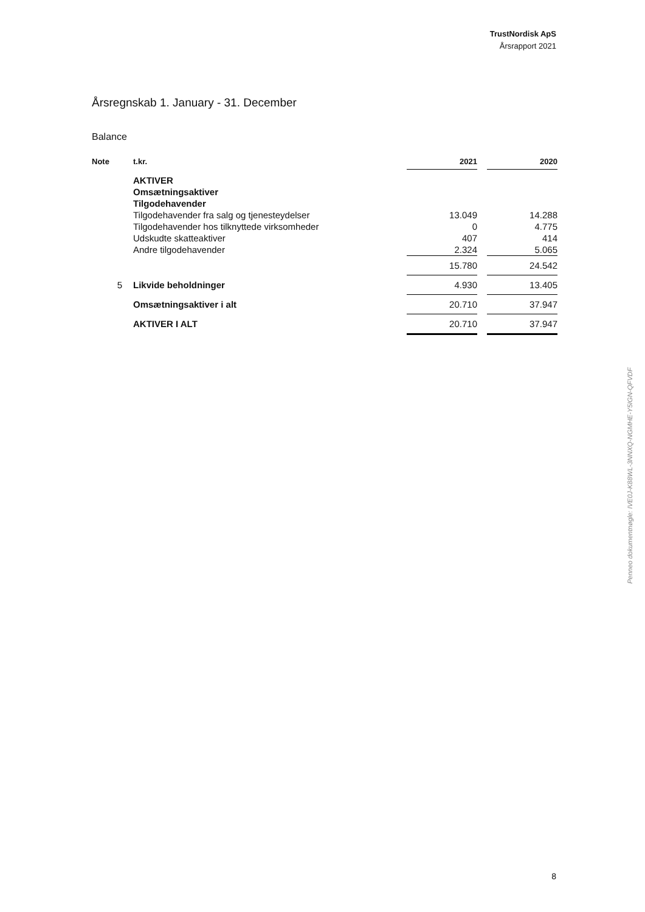TrustNordisk ApS
Årsrapport 2021
Årsregnskab 1. January - 31. December
Balance
| Note | t.kr. | 2021 | | 2020 |
| --- | --- | --- | --- | --- |
| | AKTIVER | | | |
| | Omsætningsaktiver | | | |
| | Tilgodehavender | | | |
| | Tilgodehavender fra salg og tjenesteydelser | 13.049 | | 14.288 |
| | Tilgodehavender hos tilknyttede virksomheder | 0 | | 4.775 |
| | Udskudte skatteaktiver | 407 | | 414 |
| | Andre tilgodehavender | 2.324 | | 5.065 |
| | | 15.780 | | 24.542 |
| 5 | Likvide beholdninger | 4.930 | | 13.405 |
| | Omsætningsaktiver i alt | 20.710 | | 37.947 |
| | AKTIVER I ALT | 20.710 | | 37.947 |
Penneo dokumentnøgle: IVE0J-K88WL-3NNXQ-NGMHE-Y5IGN-QFVDF
8